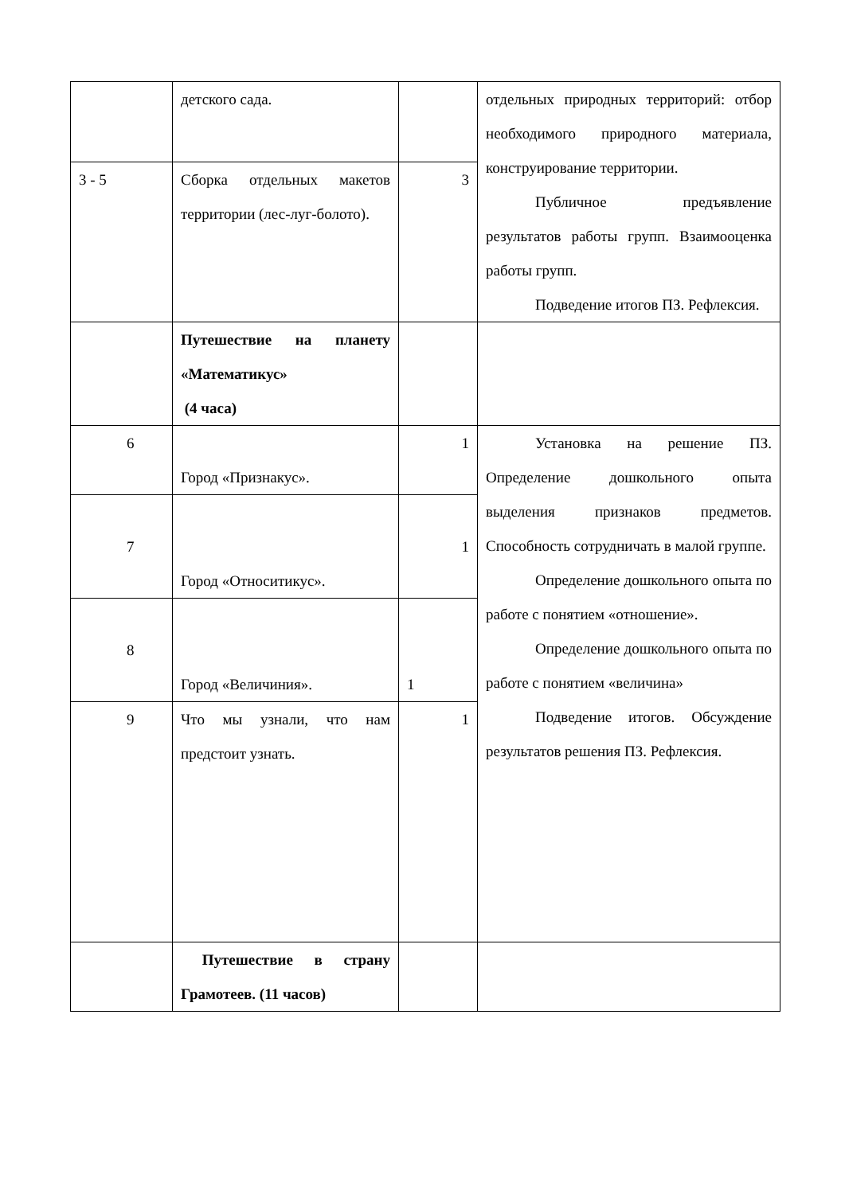| | детского сада. | | отдельных природных территорий: отбор необходимого природного материала, конструирование территории. Публичное предъявление результатов работы групп. Взаимооценка работы групп. Подведение итогов ПЗ. Рефлексия. |
| 3 - 5 | Сборка отдельных макетов территории (лес-луг-болото). | 3 | |
| | Путешествие на планету «Математикус» (4 часа) | | |
| 6 | Город «Признакус». | 1 | Установка на решение ПЗ. Определение дошкольного опыта выделения признаков предметов. Способность сотрудничать в малой группе. Определение дошкольного опыта по работе с понятием «отношение». Определение дошкольного опыта по работе с понятием «величина» Подведение итогов. Обсуждение результатов решения ПЗ. Рефлексия. |
| 7 | Город «Относитикус». | 1 | |
| 8 | Город «Величиния». | 1 | |
| 9 | Что мы узнали, что нам предстоит узнать. | 1 | |
| | Путешествие в страну Грамотеев. (11 часов) | | |